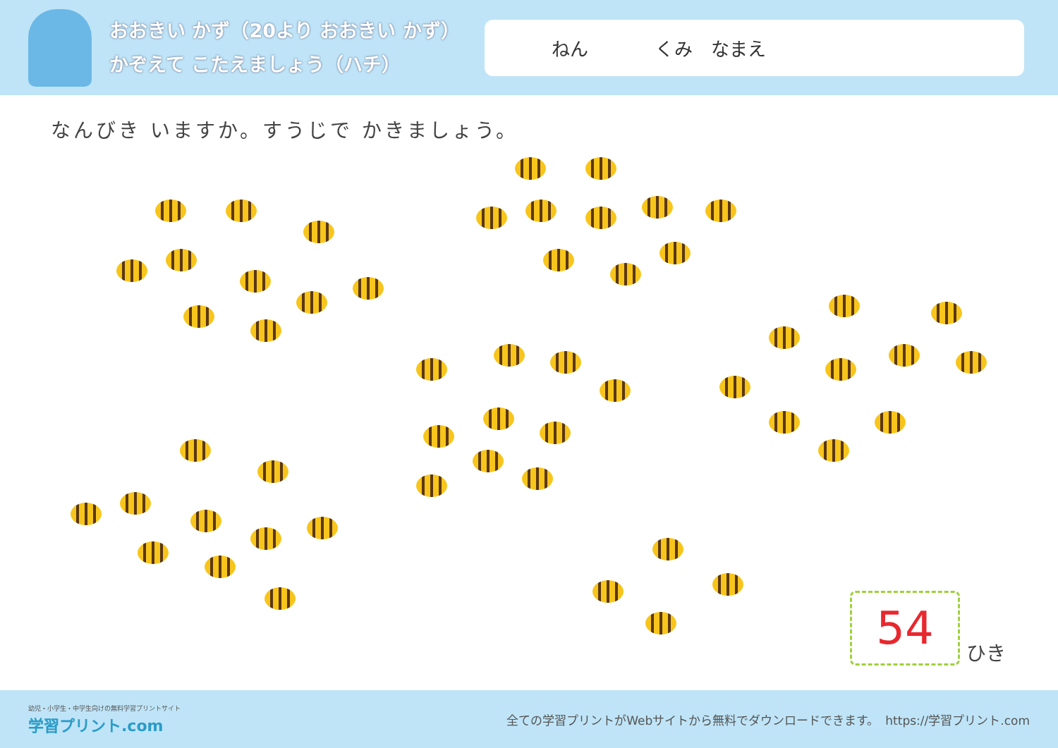おおきい かず（20より おおきい かず）
かぞえて こたえましょう（ハチ）
ねん くみ　なまえ
なんびき いますか。すうじで かきましょう。
54
ひき
幼児・小学生・中学生向けの無料学習プリントサイト
学習プリント.com
全ての学習プリントがWebサイトから無料でダウンロードできます。　https://学習プリント.com